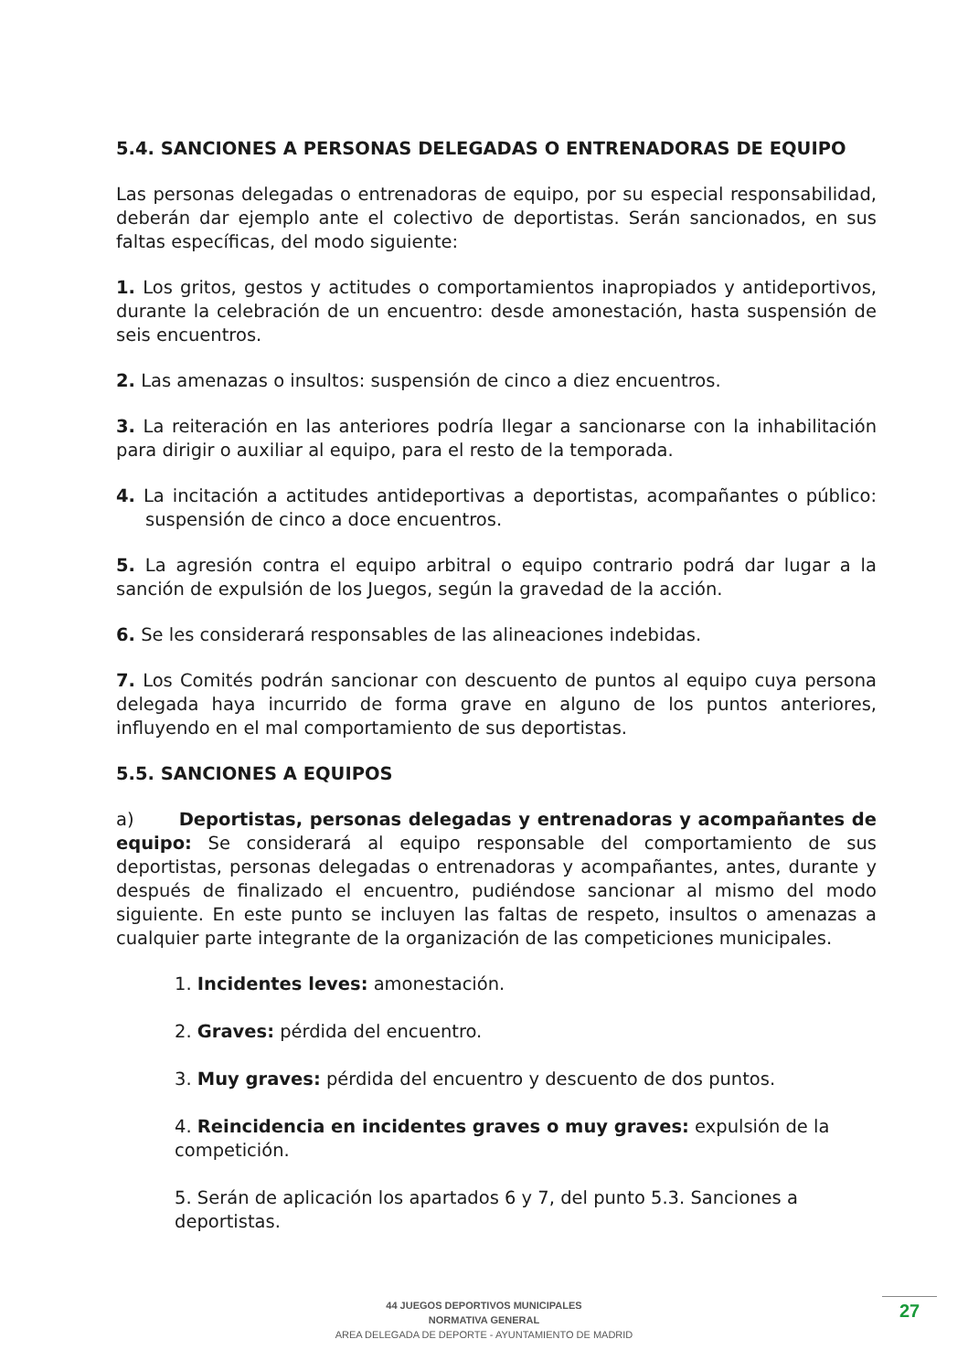5.4. SANCIONES A PERSONAS DELEGADAS O ENTRENADORAS DE EQUIPO
Las personas delegadas o entrenadoras de equipo, por su especial responsabilidad, deberán dar ejemplo ante el colectivo de deportistas. Serán sancionados, en sus faltas específicas, del modo siguiente:
1. Los gritos, gestos y actitudes o comportamientos inapropiados y antideportivos, durante la celebración de un encuentro: desde amonestación, hasta suspensión de seis encuentros.
2. Las amenazas o insultos: suspensión de cinco a diez encuentros.
3. La reiteración en las anteriores podría llegar a sancionarse con la inhabilitación para dirigir o auxiliar al equipo, para el resto de la temporada.
4. La incitación a actitudes antideportivas a deportistas, acompañantes o público: suspensión de cinco a doce encuentros.
5. La agresión contra el equipo arbitral o equipo contrario podrá dar lugar a la sanción de expulsión de los Juegos, según la gravedad de la acción.
6. Se les considerará responsables de las alineaciones indebidas.
7. Los Comités podrán sancionar con descuento de puntos al equipo cuya persona delegada haya incurrido de forma grave en alguno de los puntos anteriores, influyendo en el mal comportamiento de sus deportistas.
5.5. SANCIONES A EQUIPOS
a) Deportistas, personas delegadas y entrenadoras y acompañantes de equipo: Se considerará al equipo responsable del comportamiento de sus deportistas, personas delegadas o entrenadoras y acompañantes, antes, durante y después de finalizado el encuentro, pudiéndose sancionar al mismo del modo siguiente. En este punto se incluyen las faltas de respeto, insultos o amenazas a cualquier parte integrante de la organización de las competiciones municipales.
1. Incidentes leves: amonestación.
2. Graves: pérdida del encuentro.
3. Muy graves: pérdida del encuentro y descuento de dos puntos.
4. Reincidencia en incidentes graves o muy graves: expulsión de la competición.
5. Serán de aplicación los apartados 6 y 7, del punto 5.3. Sanciones a deportistas.
44 JUEGOS DEPORTIVOS MUNICIPALES
NORMATIVA GENERAL
AREA DELEGADA DE DEPORTE - AYUNTAMIENTO DE MADRID
27